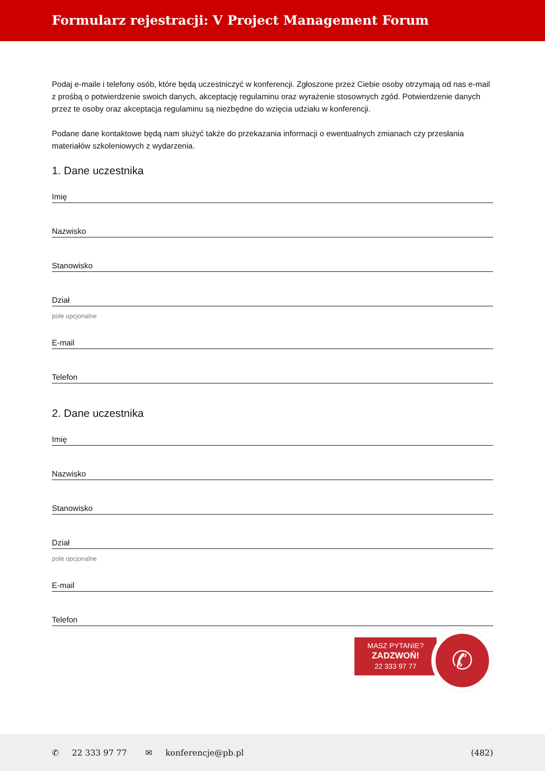Formularz rejestracji: V Project Management Forum
Podaj e-maile i telefony osób, które będą uczestniczyć w konferencji. Zgłoszone przez Ciebie osoby otrzymają od nas e-mail z prośbą o potwierdzenie swoich danych, akceptację regulaminu oraz wyrażenie stosownych zgód. Potwierdzenie danych przez te osoby oraz akceptacja regulaminu są niezbędne do wzięcia udziału w konferencji.
Podane dane kontaktowe będą nam służyć także do przekazania informacji o ewentualnych zmianach czy przesłania materiałów szkoleniowych z wydarzenia.
1. Dane uczestnika
Imię
Nazwisko
Stanowisko
Dział
pole opcjonalne
E-mail
Telefon
2. Dane uczestnika
Imię
Nazwisko
Stanowisko
Dział
pole opcjonalne
E-mail
Telefon
MASZ PYTANIE?
ZADZWOŃ!
22 333 97 77
✆
✆ 22 333 97 77 ✉ konferencje@pb.pl (482)